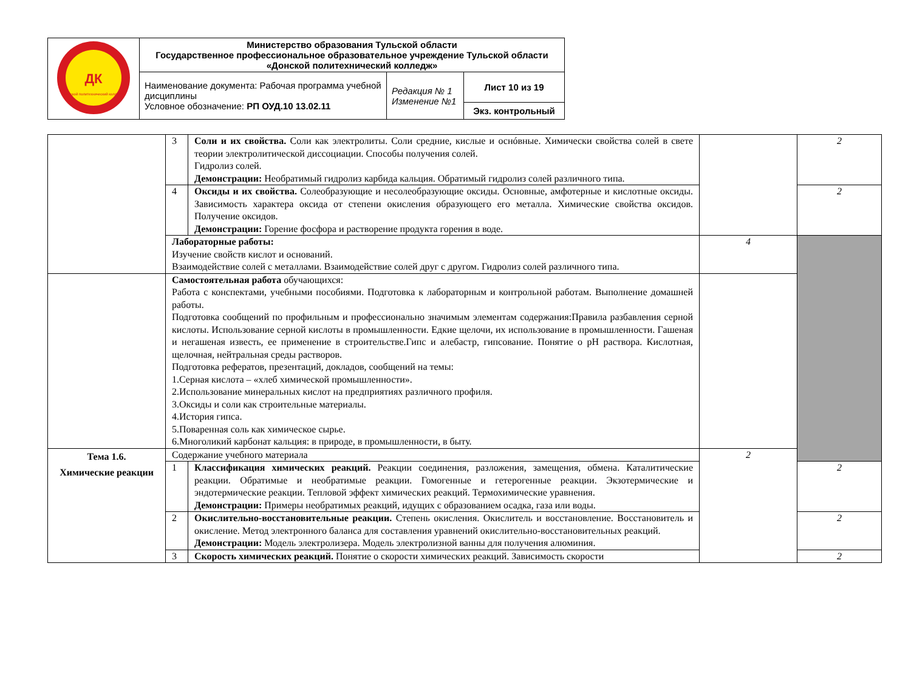| ДК Донской политехнический колледж | Министерство образования Тульской области Государственное профессиональное образовательное учреждение Тульской области «Донской политехнический колледж» | | |
| | Наименование документа: Рабочая программа учебной дисциплины Условное обозначение: РП ОУД.10 13.02.11 | Редакция № 1 Изменение №1 | Лист 10 из 19 |
| | | | Экз. контрольный |
| | 3 | Соли и их свойства. Соли как электролиты. Соли средние, кислые и оснóвные. Химически свойства солей в свете теории электролитической диссоциации. Способы получения солей. Гидролиз солей. Демонстрации: Необратимый гидролиз карбида кальция. Обратимый гидролиз солей различного типа. | | 2 |
| | 4 | Оксиды и их свойства. Солеобразующие и несолеобразующие оксиды. Основные, амфотерные и кислотные оксиды. Зависимость характера оксида от степени окисления образующего его металла. Химические свойства оксидов. Получение оксидов. Демонстрации: Горение фосфора и растворение продукта горения в воде. | | 2 |
| | Лабораторные работы: Изучение свойств кислот и оснований. Взаимодействие солей с металлами. Взаимодействие солей друг с другом. Гидролиз солей различного типа. | | 4 | |
| | Самостоятельная работа обучающихся: Работа с конспектами, учебными пособиями. Подготовка к лабораторным и контрольной работам. Выполнение домашней работы. Подготовка сообщений по профильным и профессионально значимым элементам содержания:Правила разбавления серной кислоты. Использование серной кислоты в промышленности. Едкие щелочи, их использование в промышленности. Гашеная и негашеная известь, ее применение в строительстве.Гипс и алебастр, гипсование. Понятие о pH раствора. Кислотная, щелочная, нейтральная среды растворов. Подготовка рефератов, презентаций, докладов, сообщений на темы: 1.Серная кислота – «хлеб химической промышленности». 2.Использование минеральных кислот на предприятиях различного профиля. 3.Оксиды и соли как строительные материалы. 4.История гипса. 5.Поваренная соль как химическое сырье. 6.Многоликий карбонат кальция: в природе, в промышленности, в быту. | | | |
| Тема 1.6. Химические реакции | Содержание учебного материала | | 2 | |
| | 1 | Классификация химических реакций. Реакции соединения, разложения, замещения, обмена. Каталитические реакции. Обратимые и необратимые реакции. Гомогенные и гетерогенные реакции. Экзотермические и эндотермические реакции. Тепловой эффект химических реакций. Термохимические уравнения. Демонстрации: Примеры необратимых реакций, идущих с образованием осадка, газа или воды. | | 2 |
| | 2 | Окислительно-восстановительные реакции. Степень окисления. Окислитель и восстановление. Восстановитель и окисление. Метод электронного баланса для составления уравнений окислительно-восстановительных реакций. Демонстрации: Модель электролизера. Модель электролизной ванны для получения алюминия. | | 2 |
| | 3 | Скорость химических реакций. Понятие о скорости химических реакций. Зависимость скорости | | 2 |